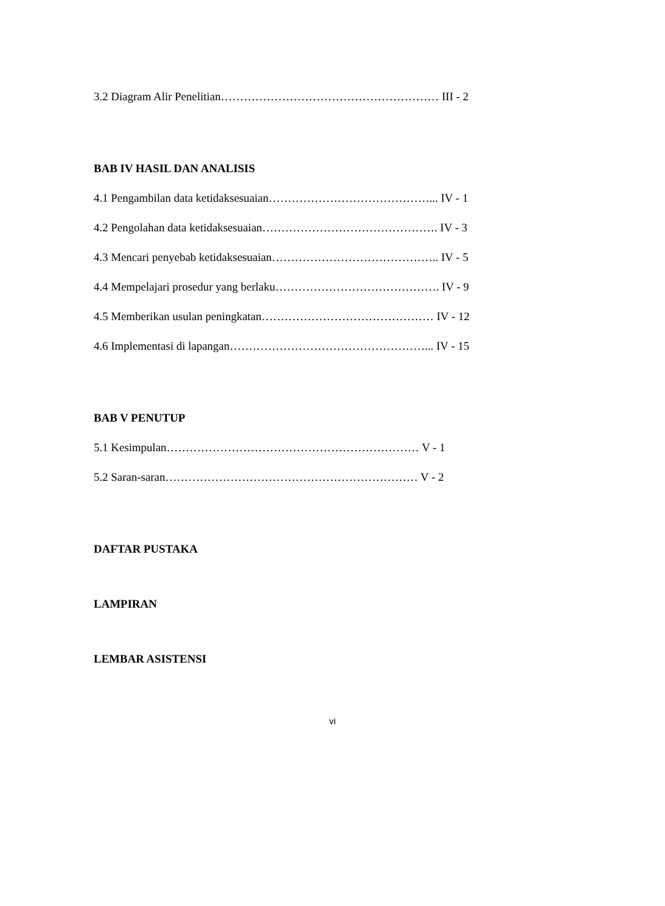3.2 Diagram Alir Penelitian………………………………………………… III - 2
BAB IV HASIL DAN ANALISIS
4.1 Pengambilan data ketidaksesuaian……………………………………... IV - 1
4.2 Pengolahan data ketidaksesuaian………………………………………. IV - 3
4.3 Mencari penyebab ketidaksesuaian…………………………………….. IV - 5
4.4 Mempelajari prosedur yang berlaku……………………………………. IV - 9
4.5 Memberikan usulan peningkatan……………………………………… IV - 12
4.6 Implementasi di lapangan……………………………………………... IV - 15
BAB V PENUTUP
5.1 Kesimpulan………………………………………………………… V - 1
5.2 Saran-saran………………………………………………………… V - 2
DAFTAR PUSTAKA
LAMPIRAN
LEMBAR ASISTENSI
vi